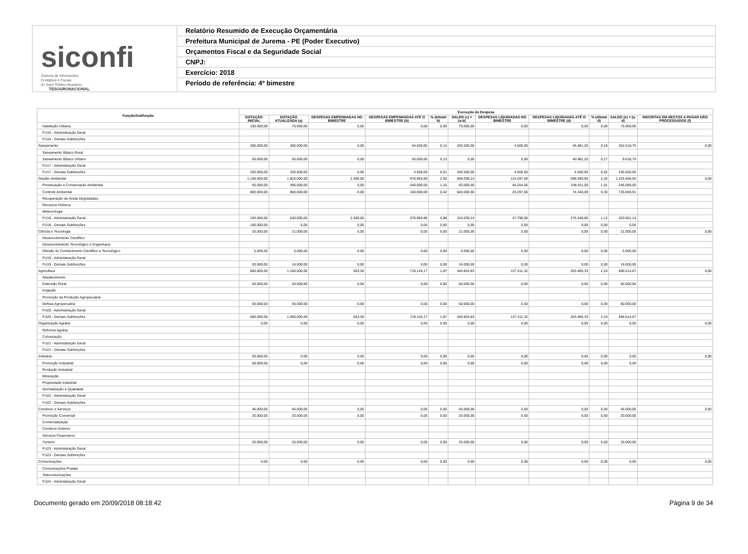siconfi Sistema de Informações
Contábeis e Fiscais
do Setor Público Brasileiro
TESOURONACIONAL
Relatório Resumido de Execução Orçamentária
Prefeitura Municipal de Jurema - PE (Poder Executivo)
Orçamentos Fiscal e da Seguridade Social
CNPJ:
Exercício: 2018
Período de referência: 4º bimestre
| Função/Subfunção | Execução da Despesa | | | | | | | | | | |
| --- | --- | --- | --- | --- | --- | --- | --- | --- | --- | --- | --- |
| | DOTAÇÃO INICIAL | DOTAÇÃO ATUALIZADA (a) | DESPESAS EMPENHADAS NO BIMESTRE | DESPESAS EMPENHADAS ATÉ O BIMESTRE (b) | % (b/total b) | SALDO (c) = (a-b) | DESPESAS LIQUIDADAS NO BIMESTRE | DESPESAS LIQUIDADAS ATÉ O BIMESTRE (d) | % (d/total d) | SALDO (e) = (a-d) | INSCRITAS EM RESTOS A PAGAR NÃO PROCESSADOS (f) |
| Habitação Urbana | 100.000,00 | 75.000,00 | 0,00 | 0,00 | 0,00 | 75.000,00 | 0,00 | 0,00 | 0,00 | 75.000,00 | |
| FU16 - Administração Geral | | | | | | | | | | | |
| FU16 - Demais Subfunções | | | | | | | | | | | |
| Saneamento | 300.000,00 | 300.000,00 | 0,00 | 54.500,00 | 0,14 | 245.500,00 | 4.500,00 | 45.481,25 | 0,18 | 254.518,75 | 0,00 |
| Saneamento Básico Rural | | | | | | | | | | | |
| Saneamento Básico Urbano | 50.000,00 | 50.000,00 | 0,00 | 50.000,00 | 0,13 | 0,00 | 0,00 | 40.981,25 | 0,17 | 9.018,75 | |
| FU17 - Administração Geral | | | | | | | | | | | |
| FU17 - Demais Subfunções | 250.000,00 | 250.000,00 | 0,00 | 4.500,00 | 0,01 | 245.500,00 | 4.500,00 | 4.500,00 | 0,02 | 245.500,00 | |
| Gestão Ambiental | 1.158.000,00 | 1.825.000,00 | 2.300,00 | 976.960,86 | 2,55 | 848.039,14 | 114.297,06 | 599.599,95 | 2,42 | 1.225.400,05 | 0,00 |
| Preservação e Conservação Ambiental | 65.000,00 | 495.000,00 | 0,00 | 440.000,00 | 1,15 | 55.000,00 | 46.204,00 | 248.911,00 | 1,01 | 246.089,00 | |
| Controle Ambiental | 800.000,00 | 800.000,00 | 0,00 | 160.000,00 | 0,42 | 640.000,00 | 20.297,06 | 74.340,09 | 0,30 | 725.659,91 | |
| Recuperação de Áreas Degradadas | | | | | | | | | | | |
| Recursos Hídricos | | | | | | | | | | | |
| Meteorologia | | | | | | | | | | | |
| FU18 - Administração Geral | 193.000,00 | 530.000,00 | 2.300,00 | 376.960,86 | 0,98 | 153.039,14 | 47.796,00 | 276.348,86 | 1,12 | 253.651,14 | |
| FU18 - Demais Subfunções | 100.000,00 | 0,00 | 0,00 | 0,00 | 0,00 | 0,00 | 0,00 | 0,00 | 0,00 | 0,00 | |
| Ciência e Tecnologia | 25.000,00 | 21.000,00 | 0,00 | 0,00 | 0,00 | 21.000,00 | 0,00 | 0,00 | 0,00 | 21.000,00 | 0,00 |
| Desenvolvimento Científico | | | | | | | | | | | |
| Desenvolvimento Tecnológico e Engenharia | | | | | | | | | | | |
| Difusão do Conhecimento Científico e Tecnológico | 5.000,00 | 5.000,00 | 0,00 | 0,00 | 0,00 | 5.000,00 | 0,00 | 0,00 | 0,00 | 5.000,00 | |
| FU19 - Administração Geral | | | | | | | | | | | |
| FU19 - Demais Subfunções | 20.000,00 | 16.000,00 | 0,00 | 0,00 | 0,00 | 16.000,00 | 0,00 | 0,00 | 0,00 | 16.000,00 | |
| Agricultura | 660.000,00 | 1.160.000,00 | 503,30 | 719.145,17 | 1,87 | 440.854,83 | 137.411,32 | 553.485,33 | 2,24 | 606.514,67 | 0,00 |
| Abastecimento | | | | | | | | | | | |
| Extensão Rural | 50.000,00 | 50.000,00 | 0,00 | 0,00 | 0,00 | 50.000,00 | 0,00 | 0,00 | 0,00 | 50.000,00 | |
| Irrigação | | | | | | | | | | | |
| Promoção da Produção Agropecuária | | | | | | | | | | | |
| Defesa Agropecuária | 50.000,00 | 50.000,00 | 0,00 | 0,00 | 0,00 | 50.000,00 | 0,00 | 0,00 | 0,00 | 50.000,00 | |
| FU20 - Administração Geral | | | | | | | | | | | |
| FU20 - Demais Subfunções | 560.000,00 | 1.060.000,00 | 503,30 | 719.145,17 | 1,87 | 340.854,83 | 137.411,32 | 553.485,33 | 2,24 | 506.514,67 | |
| Organização Agrária | 0,00 | 0,00 | 0,00 | 0,00 | 0,00 | 0,00 | 0,00 | 0,00 | 0,00 | 0,00 | 0,00 |
| Reforma Agrária | | | | | | | | | | | |
| Colonização | | | | | | | | | | | |
| FU21 - Administração Geral | | | | | | | | | | | |
| FU21 - Demais Subfunções | | | | | | | | | | | |
| Indústria | 50.000,00 | 0,00 | 0,00 | 0,00 | 0,00 | 0,00 | 0,00 | 0,00 | 0,00 | 0,00 | 0,00 |
| Promoção Industrial | 50.000,00 | 0,00 | 0,00 | 0,00 | 0,00 | 0,00 | 0,00 | 0,00 | 0,00 | 0,00 | |
| Produção Industrial | | | | | | | | | | | |
| Mineração | | | | | | | | | | | |
| Propriedade Industrial | | | | | | | | | | | |
| Normalização e Qualidade | | | | | | | | | | | |
| FU22 - Administração Geral | | | | | | | | | | | |
| FU22 - Demais Subfunções | | | | | | | | | | | |
| Comércio e Serviços | 45.000,00 | 45.000,00 | 0,00 | 0,00 | 0,00 | 45.000,00 | 0,00 | 0,00 | 0,00 | 45.000,00 | 0,00 |
| Promoção Comercial | 20.000,00 | 20.000,00 | 0,00 | 0,00 | 0,00 | 20.000,00 | 0,00 | 0,00 | 0,00 | 20.000,00 | |
| Comercialização | | | | | | | | | | | |
| Comércio Exterior | | | | | | | | | | | |
| Serviços Financeiros | | | | | | | | | | | |
| Turismo | 25.000,00 | 25.000,00 | 0,00 | 0,00 | 0,00 | 25.000,00 | 0,00 | 0,00 | 0,00 | 25.000,00 | |
| FU23 - Administração Geral | | | | | | | | | | | |
| FU23 - Demais Subfunções | | | | | | | | | | | |
| Comunicações | 0,00 | 0,00 | 0,00 | 0,00 | 0,00 | 0,00 | 0,00 | 0,00 | 0,00 | 0,00 | 0,00 |
| Comunicações Postais | | | | | | | | | | | |
| Telecomunicações | | | | | | | | | | | |
| FU24 - Administração Geral | | | | | | | | | | | |
Documento gerado em 20/09/2018 08:18:42 Página 9 de 34